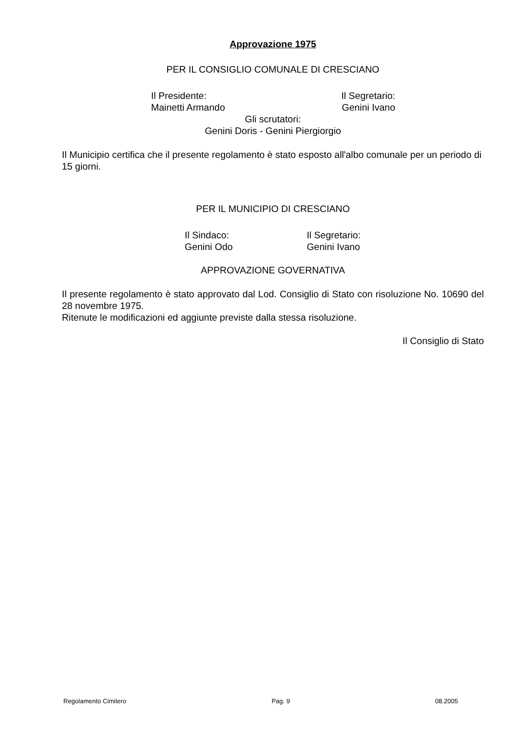Approvazione 1975
PER IL CONSIGLIO COMUNALE DI CRESCIANO
Il Presidente:
Mainetti Armando
Il Segretario:
Genini Ivano
Gli scrutatori:
Genini Doris - Genini Piergiorgio
Il Municipio certifica che il presente regolamento è stato esposto all'albo comunale per un periodo di 15 giorni.
PER IL MUNICIPIO DI CRESCIANO
Il Sindaco:
Genini Odo
Il Segretario:
Genini Ivano
APPROVAZIONE GOVERNATIVA
Il presente regolamento è stato approvato dal Lod. Consiglio di Stato con risoluzione No. 10690 del 28 novembre 1975.
Ritenute le modificazioni ed aggiunte previste dalla stessa risoluzione.
Il Consiglio di Stato
Regolamento Cimitero Pag. 9 08.2005